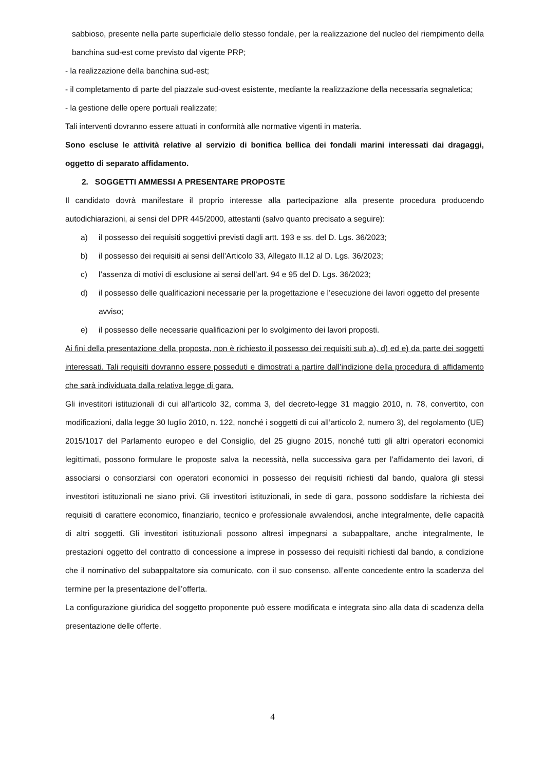sabbioso, presente nella parte superficiale dello stesso fondale, per la realizzazione del nucleo del riempimento della banchina sud-est come previsto dal vigente PRP;
- la realizzazione della banchina sud-est;
- il completamento di parte del piazzale sud-ovest esistente, mediante la realizzazione della necessaria segnaletica;
- la gestione delle opere portuali realizzate;
Tali interventi dovranno essere attuati in conformità alle normative vigenti in materia.
Sono escluse le attività relative al servizio di bonifica bellica dei fondali marini interessati dai dragaggi, oggetto di separato affidamento.
2. SOGGETTI AMMESSI A PRESENTARE PROPOSTE
Il candidato dovrà manifestare il proprio interesse alla partecipazione alla presente procedura producendo autodichiarazioni, ai sensi del DPR 445/2000, attestanti (salvo quanto precisato a seguire):
a) il possesso dei requisiti soggettivi previsti dagli artt. 193 e ss. del D. Lgs. 36/2023;
b) il possesso dei requisiti ai sensi dell’Articolo 33, Allegato II.12 al D. Lgs. 36/2023;
c) l’assenza di motivi di esclusione ai sensi dell’art. 94 e 95 del D. Lgs. 36/2023;
d) il possesso delle qualificazioni necessarie per la progettazione e l’esecuzione dei lavori oggetto del presente avviso;
e) il possesso delle necessarie qualificazioni per lo svolgimento dei lavori proposti.
Ai fini della presentazione della proposta, non è richiesto il possesso dei requisiti sub a), d) ed e) da parte dei soggetti interessati. Tali requisiti dovranno essere posseduti e dimostrati a partire dall’indizione della procedura di affidamento che sarà individuata dalla relativa legge di gara.
Gli investitori istituzionali di cui all'articolo 32, comma 3, del decreto-legge 31 maggio 2010, n. 78, convertito, con modificazioni, dalla legge 30 luglio 2010, n. 122, nonché i soggetti di cui all’articolo 2, numero 3), del regolamento (UE) 2015/1017 del Parlamento europeo e del Consiglio, del 25 giugno 2015, nonché tutti gli altri operatori economici legittimati, possono formulare le proposte salva la necessità, nella successiva gara per l’affidamento dei lavori, di associarsi o consorziarsi con operatori economici in possesso dei requisiti richiesti dal bando, qualora gli stessi investitori istituzionali ne siano privi. Gli investitori istituzionali, in sede di gara, possono soddisfare la richiesta dei requisiti di carattere economico, finanziario, tecnico e professionale avvalendosi, anche integralmente, delle capacità di altri soggetti. Gli investitori istituzionali possono altresì impegnarsi a subappaltare, anche integralmente, le prestazioni oggetto del contratto di concessione a imprese in possesso dei requisiti richiesti dal bando, a condizione che il nominativo del subappaltatore sia comunicato, con il suo consenso, all’ente concedente entro la scadenza del termine per la presentazione dell’offerta.
La configurazione giuridica del soggetto proponente può essere modificata e integrata sino alla data di scadenza della presentazione delle offerte.
4